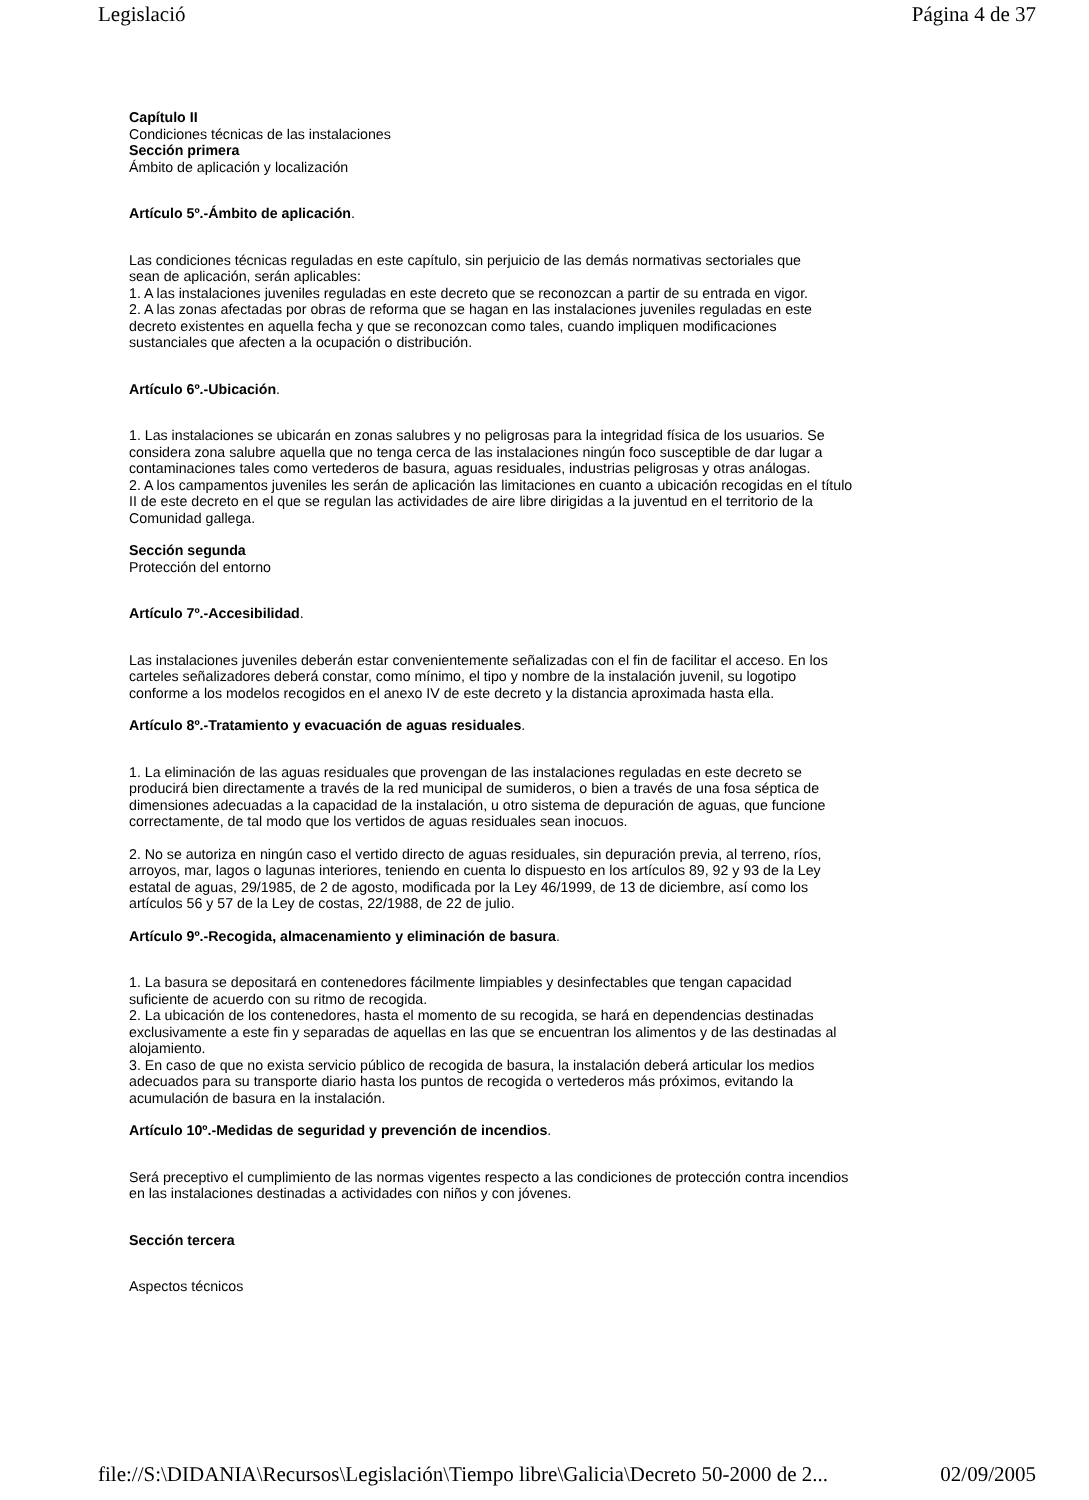Legislació Página 4 de 37
Capítulo II
Condiciones técnicas de las instalaciones
Sección primera
Ámbito de aplicación y localización
Artículo 5º.-Ámbito de aplicación.
Las condiciones técnicas reguladas en este capítulo, sin perjuicio de las demás normativas sectoriales que
sean de aplicación, serán aplicables:
1. A las instalaciones juveniles reguladas en este decreto que se reconozcan a partir de su entrada en vigor.
2. A las zonas afectadas por obras de reforma que se hagan en las instalaciones juveniles reguladas en este
decreto existentes en aquella fecha y que se reconozcan como tales, cuando impliquen modificaciones
sustanciales que afecten a la ocupación o distribución.
Artículo 6º.-Ubicación.
1. Las instalaciones se ubicarán en zonas salubres y no peligrosas para la integridad física de los usuarios. Se
considera zona salubre aquella que no tenga cerca de las instalaciones ningún foco susceptible de dar lugar a
contaminaciones tales como vertederos de basura, aguas residuales, industrias peligrosas y otras análogas.
2. A los campamentos juveniles les serán de aplicación las limitaciones en cuanto a ubicación recogidas en el título
II de este decreto en el que se regulan las actividades de aire libre dirigidas a la juventud en el territorio de la
Comunidad gallega.
Sección segunda
Protección del entorno
Artículo 7º.-Accesibilidad.
Las instalaciones juveniles deberán estar convenientemente señalizadas con el fin de facilitar el acceso. En los
carteles señalizadores deberá constar, como mínimo, el tipo y nombre de la instalación juvenil, su logotipo
conforme a los modelos recogidos en el anexo IV de este decreto y la distancia aproximada hasta ella.
Artículo 8º.-Tratamiento y evacuación de aguas residuales.
1. La eliminación de las aguas residuales que provengan de las instalaciones reguladas en este decreto se
producirá bien directamente a través de la red municipal de sumideros, o bien a través de una fosa séptica de
dimensiones adecuadas a la capacidad de la instalación, u otro sistema de depuración de aguas, que funcione
correctamente, de tal modo que los vertidos de aguas residuales sean inocuos.
2. No se autoriza en ningún caso el vertido directo de aguas residuales, sin depuración previa, al terreno, ríos,
arroyos, mar, lagos o lagunas interiores, teniendo en cuenta lo dispuesto en los artículos 89, 92 y 93 de la Ley
estatal de aguas, 29/1985, de 2 de agosto, modificada por la Ley 46/1999, de 13 de diciembre, así como los
artículos 56 y 57 de la Ley de costas, 22/1988, de 22 de julio.
Artículo 9º.-Recogida, almacenamiento y eliminación de basura.
1. La basura se depositará en contenedores fácilmente limpiables y desinfectables que tengan capacidad
suficiente de acuerdo con su ritmo de recogida.
2. La ubicación de los contenedores, hasta el momento de su recogida, se hará en dependencias destinadas
exclusivamente a este fin y separadas de aquellas en las que se encuentran los alimentos y de las destinadas al
alojamiento.
3. En caso de que no exista servicio público de recogida de basura, la instalación deberá articular los medios
adecuados para su transporte diario hasta los puntos de recogida o vertederos más próximos, evitando la
acumulación de basura en la instalación.
Artículo 10º.-Medidas de seguridad y prevención de incendios.
Será preceptivo el cumplimiento de las normas vigentes respecto a las condiciones de protección contra incendios
en las instalaciones destinadas a actividades con niños y con jóvenes.
Sección tercera
Aspectos técnicos
file://S:\DIDANIA\Recursos\Legislación\Tiempo libre\Galicia\Decreto 50-2000 de 2... 02/09/2005